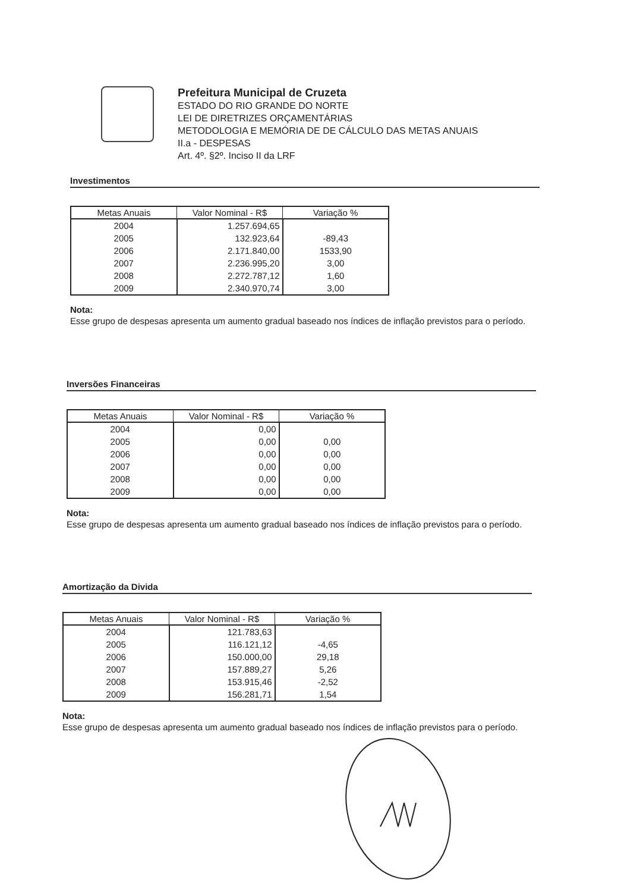Prefeitura Municipal de Cruzeta
ESTADO DO RIO GRANDE DO NORTE
LEI DE DIRETRIZES ORÇAMENTÁRIAS
METODOLOGIA E MEMÓRIA DE DE CÁLCULO DAS METAS ANUAIS
II.a - DESPESAS
Art. 4º. §2º. Inciso II da LRF
Investimentos
| Metas Anuais | Valor Nominal - R$ | Variação % |
| --- | --- | --- |
| 2004 | 1.257.694,65 | |
| 2005 | 132.923,64 | -89,43 |
| 2006 | 2.171.840,00 | 1533,90 |
| 2007 | 2.236.995,20 | 3,00 |
| 2008 | 2.272.787,12 | 1,60 |
| 2009 | 2.340.970,74 | 3,00 |
Nota:
Esse grupo de despesas apresenta um aumento gradual baseado nos índices de inflação previstos para o período.
Inversões Financeiras
| Metas Anuais | Valor Nominal - R$ | Variação % |
| --- | --- | --- |
| 2004 | 0,00 | |
| 2005 | 0,00 | 0,00 |
| 2006 | 0,00 | 0,00 |
| 2007 | 0,00 | 0,00 |
| 2008 | 0,00 | 0,00 |
| 2009 | 0,00 | 0,00 |
Nota:
Esse grupo de despesas apresenta um aumento gradual baseado nos índices de inflação previstos para o período.
Amortização da Divida
| Metas Anuais | Valor Nominal - R$ | Variação % |
| --- | --- | --- |
| 2004 | 121.783,63 | |
| 2005 | 116.121,12 | -4,65 |
| 2006 | 150.000,00 | 29,18 |
| 2007 | 157.889,27 | 5,26 |
| 2008 | 153.915,46 | -2,52 |
| 2009 | 156.281,71 | 1,54 |
Nota:
Esse grupo de despesas apresenta um aumento gradual baseado nos índices de inflação previstos para o período.